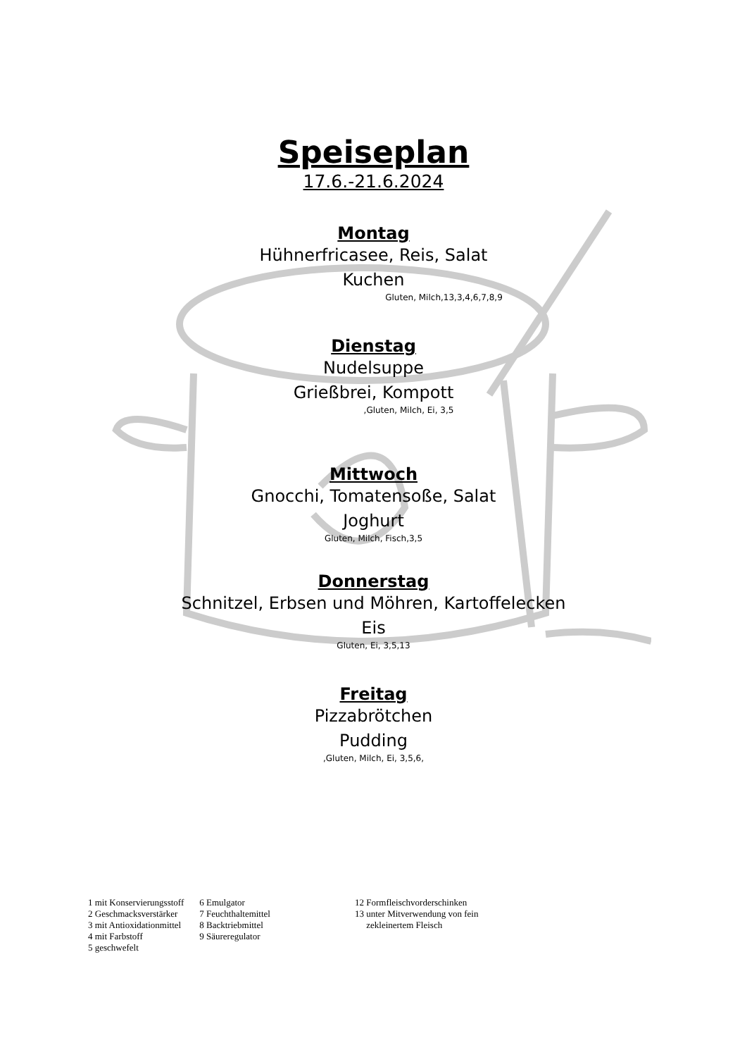Speiseplan
17.6.-21.6.2024
Montag
Hühnerfricasee, Reis, Salat
Kuchen
Gluten, Milch,13,3,4,6,7,8,9
Dienstag
Nudelsuppe
Grießbrei, Kompott
,Gluten, Milch, Ei, 3,5
Mittwoch
Gnocchi, Tomatensoße, Salat
Joghurt
Gluten, Milch, Fisch,3,5
Donnerstag
Schnitzel, Erbsen und Möhren, Kartoffelecken
Eis
Gluten, Ei, 3,5,13
Freitag
Pizzabrötchen
Pudding
,Gluten, Milch, Ei, 3,5,6,
1 mit Konservierungsstoff
2 Geschmacksverstärker
3 mit Antioxidationmittel
4 mit Farbstoff
5 geschwefelt
6 Emulgator
7 Feuchthaltemittel
8 Backtriebmittel
9 Säureregulator
12 Formfleischvorderschinken
13 unter Mitverwendung von fein
zekleinertem Fleisch